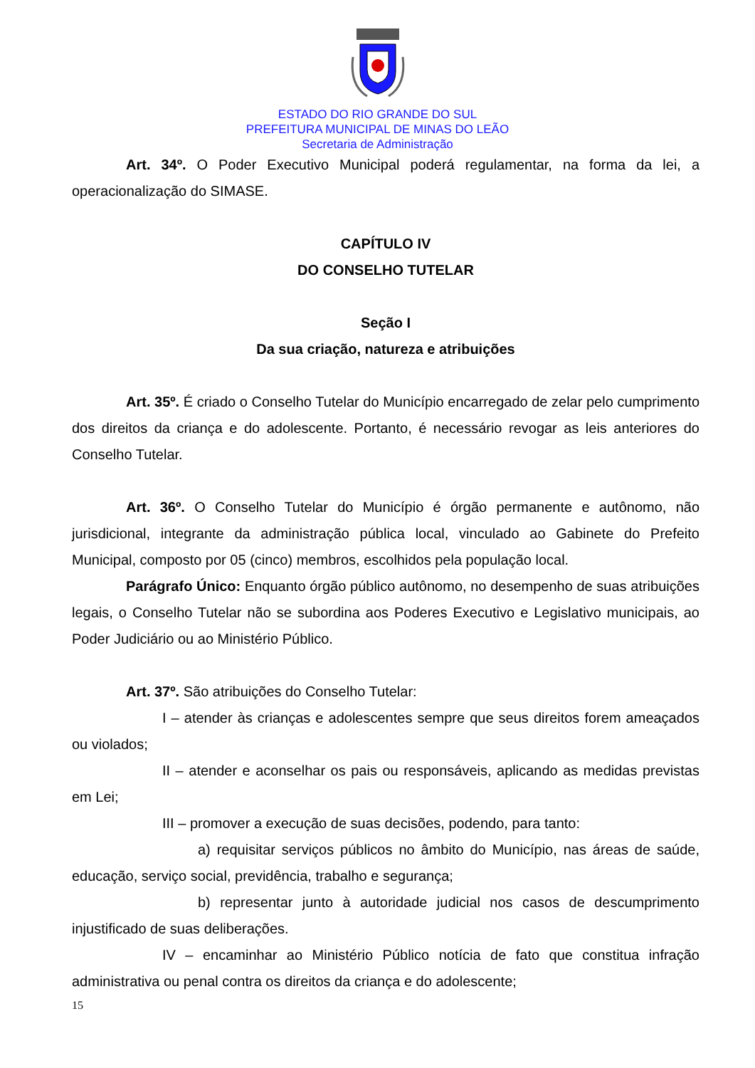ESTADO DO RIO GRANDE DO SUL
PREFEITURA MUNICIPAL DE MINAS DO LEÃO
Secretaria de Administração
Art. 34º. O Poder Executivo Municipal poderá regulamentar, na forma da lei, a operacionalização do SIMASE.
CAPÍTULO IV
DO CONSELHO TUTELAR
Seção I
Da sua criação, natureza e atribuições
Art. 35º. É criado o Conselho Tutelar do Município encarregado de zelar pelo cumprimento dos direitos da criança e do adolescente. Portanto, é necessário revogar as leis anteriores do Conselho Tutelar.
Art. 36º. O Conselho Tutelar do Município é órgão permanente e autônomo, não jurisdicional, integrante da administração pública local, vinculado ao Gabinete do Prefeito Municipal, composto por 05 (cinco) membros, escolhidos pela população local.
Parágrafo Único: Enquanto órgão público autônomo, no desempenho de suas atribuições legais, o Conselho Tutelar não se subordina aos Poderes Executivo e Legislativo municipais, ao Poder Judiciário ou ao Ministério Público.
Art. 37º. São atribuições do Conselho Tutelar:
I – atender às crianças e adolescentes sempre que seus direitos forem ameaçados ou violados;
II – atender e aconselhar os pais ou responsáveis, aplicando as medidas previstas em Lei;
III – promover a execução de suas decisões, podendo, para tanto:
a) requisitar serviços públicos no âmbito do Município, nas áreas de saúde, educação, serviço social, previdência, trabalho e segurança;
b) representar junto à autoridade judicial nos casos de descumprimento injustificado de suas deliberações.
IV – encaminhar ao Ministério Público notícia de fato que constitua infração administrativa ou penal contra os direitos da criança e do adolescente;
15